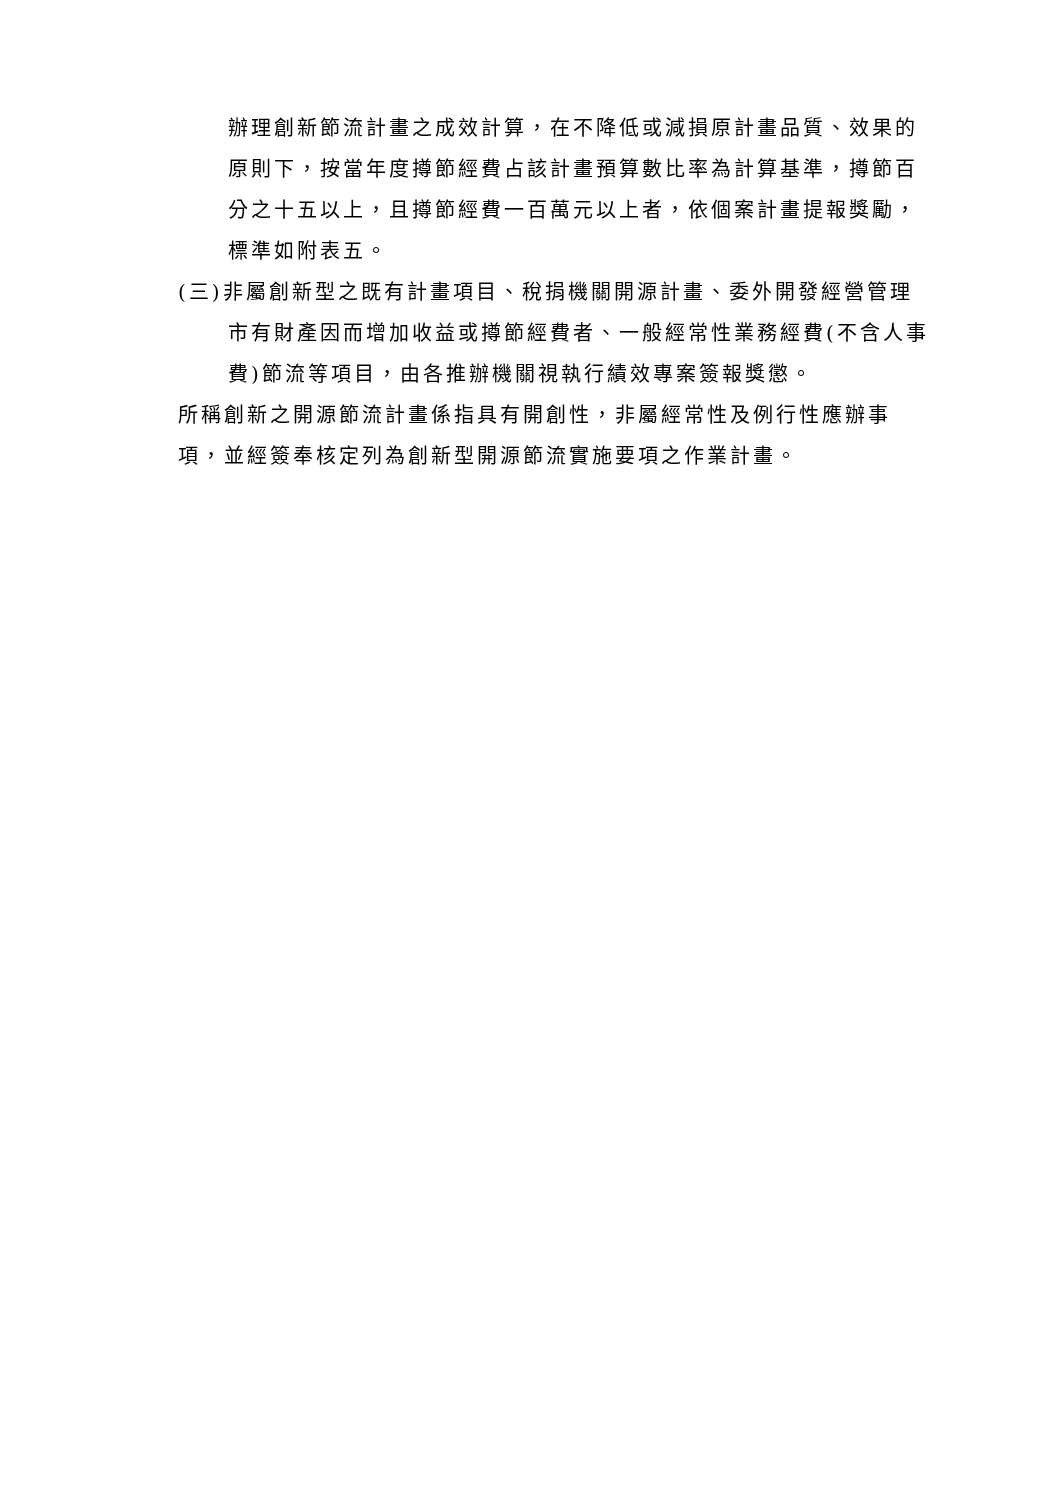辦理創新節流計畫之成效計算，在不降低或減損原計畫品質、效果的原則下，按當年度撙節經費占該計畫預算數比率為計算基準，撙節百分之十五以上，且撙節經費一百萬元以上者，依個案計畫提報獎勵，標準如附表五。
(三)非屬創新型之既有計畫項目、稅捐機關開源計畫、委外開發經營管理市有財產因而增加收益或撙節經費者、一般經常性業務經費(不含人事費)節流等項目，由各推辦機關視執行績效專案簽報獎懲。
所稱創新之開源節流計畫係指具有開創性，非屬經常性及例行性應辦事項，並經簽奉核定列為創新型開源節流實施要項之作業計畫。